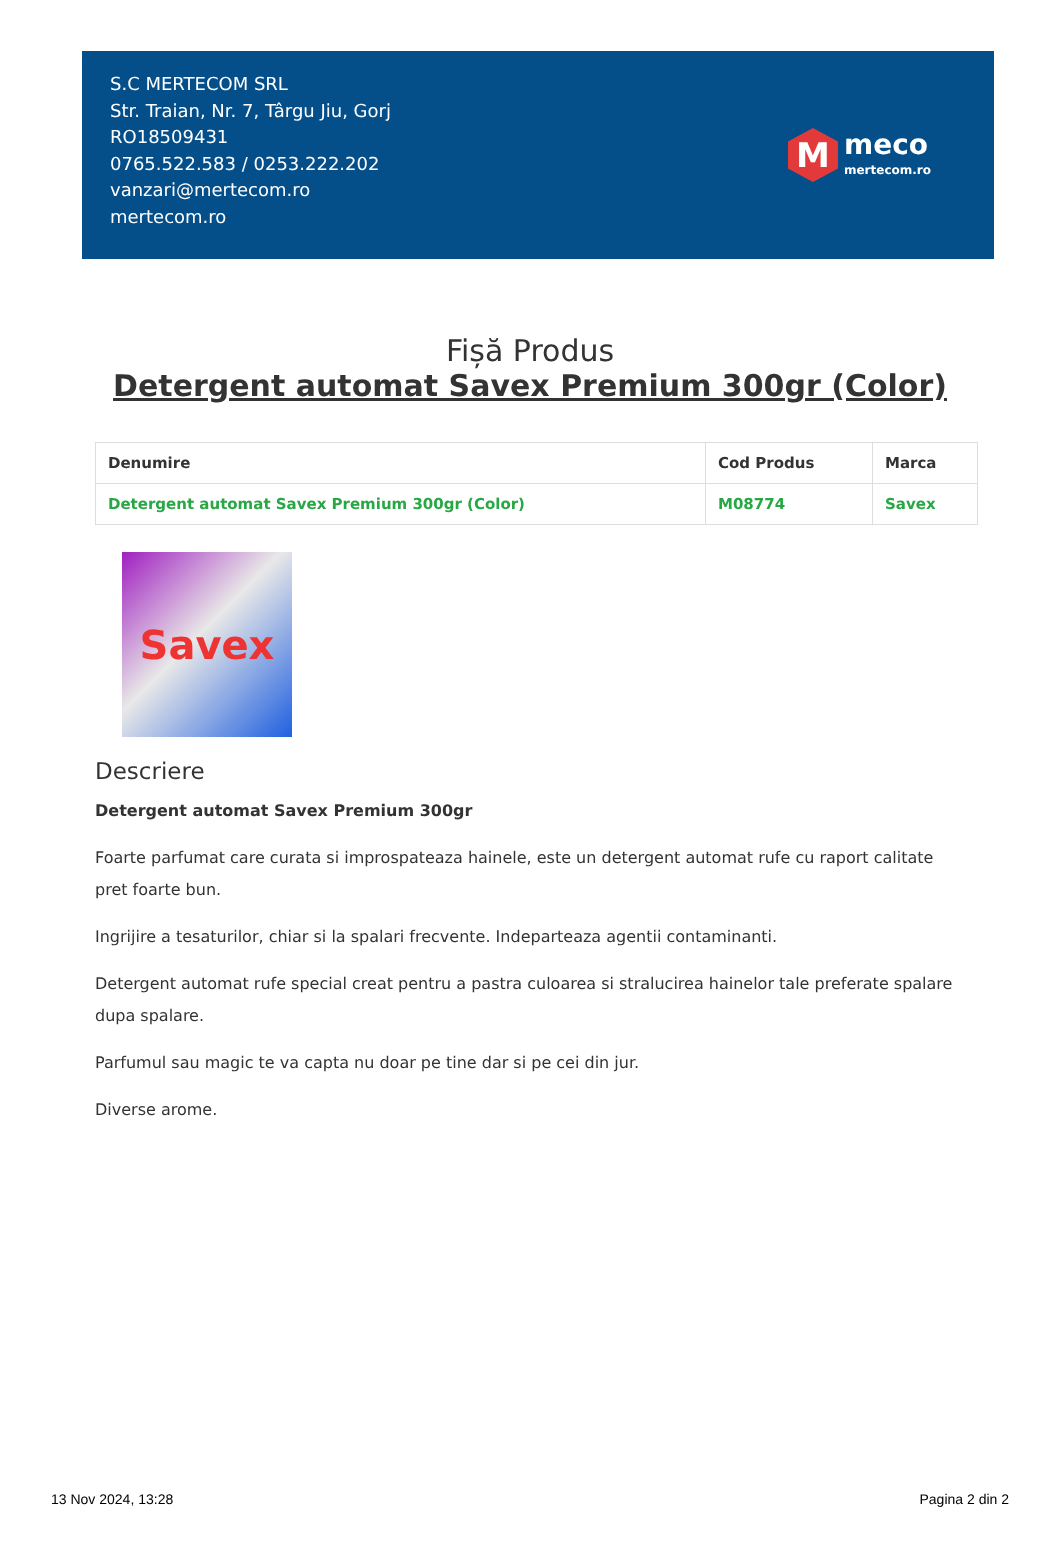S.C MERTECOM SRL
Str. Traian, Nr. 7, Târgu Jiu, Gorj
RO18509431
0765.522.583 / 0253.222.202
vanzari@mertecom.ro
mertecom.ro
M
meco
mertecom.ro
Fișă Produs
Detergent automat Savex Premium 300gr (Color)
| Denumire | Cod Produs | Marca |
| --- | --- | --- |
| Detergent automat Savex Premium 300gr (Color) | M08774 | Savex |
Savex
Descriere
Detergent automat Savex Premium 300gr
Foarte parfumat care curata si improspateaza hainele, este un detergent automat rufe cu raport calitate pret foarte bun.
Ingrijire a tesaturilor, chiar si la spalari frecvente. Indeparteaza agentii contaminanti.
Detergent automat rufe special creat pentru a pastra culoarea si stralucirea hainelor tale preferate spalare dupa spalare.
Parfumul sau magic te va capta nu doar pe tine dar si pe cei din jur.
Diverse arome.
13 Nov 2024, 13:28 Pagina 2 din 2